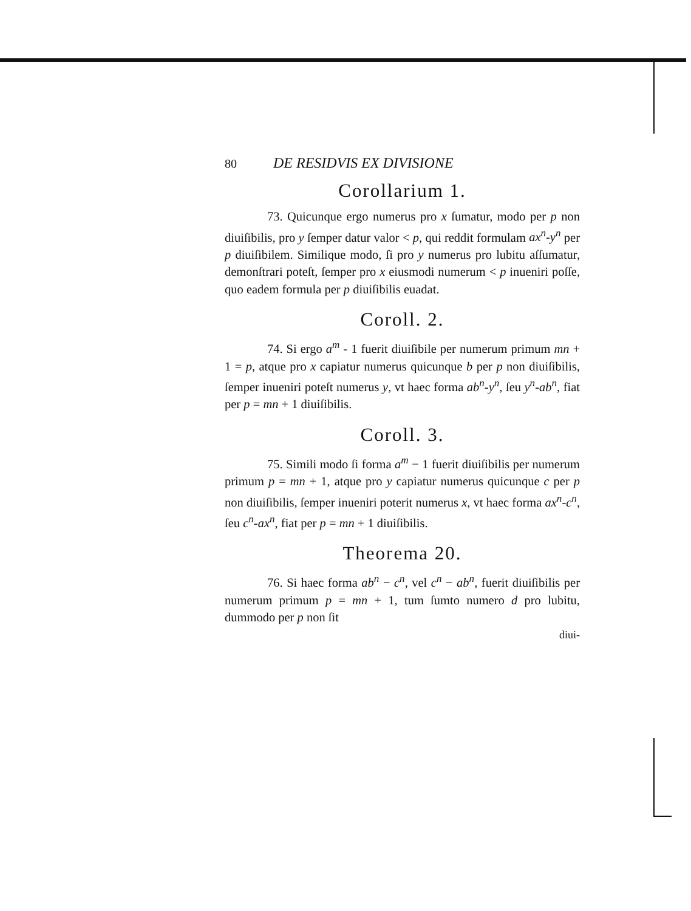80 DE RESIDVIS EX DIVISIONE
Corollarium 1.
73. Quicunque ergo numerus pro x ſumatur, modo per p non diuiſibilis, pro y ſemper datur valor < p, qui reddit formulam ax<sup>n</sup>-y<sup>n</sup> per p diuiſibilem. Similique modo, ſi pro y numerus pro lubitu aſſumatur, demonſtrari poteſt, ſemper pro x eiusmodi numerum < p inueniri poſſe, quo eadem formula per p diuiſibilis euadat.
Coroll. 2.
74. Si ergo a<sup>m</sup> - 1 fuerit diuiſibile per numerum primum mn + 1 = p, atque pro x capiatur numerus quicunque b per p non diuiſibilis, ſemper inueniri poteſt numerus y, vt haec forma ab<sup>n</sup>-y<sup>n</sup>, ſeu y<sup>n</sup>-ab<sup>n</sup>, fiat per p = mn + 1 diuiſibilis.
Coroll. 3.
75. Simili modo ſi forma a<sup>m</sup> − 1 fuerit diuiſibilis per numerum primum p = mn + 1, atque pro y capiatur numerus quicunque c per p non diuiſibilis, ſemper inueniri poterit numerus x, vt haec forma ax<sup>n</sup>-c<sup>n</sup>, ſeu c<sup>n</sup>-ax<sup>n</sup>, fiat per p = mn + 1 diuiſibilis.
Theorema 20.
76. Si haec forma ab<sup>n</sup> − c<sup>n</sup>, vel c<sup>n</sup> − ab<sup>n</sup>, fuerit diuiſibilis per numerum primum p = mn + 1, tum ſumto numero d pro lubitu, dummodo per p non ſit
diui-